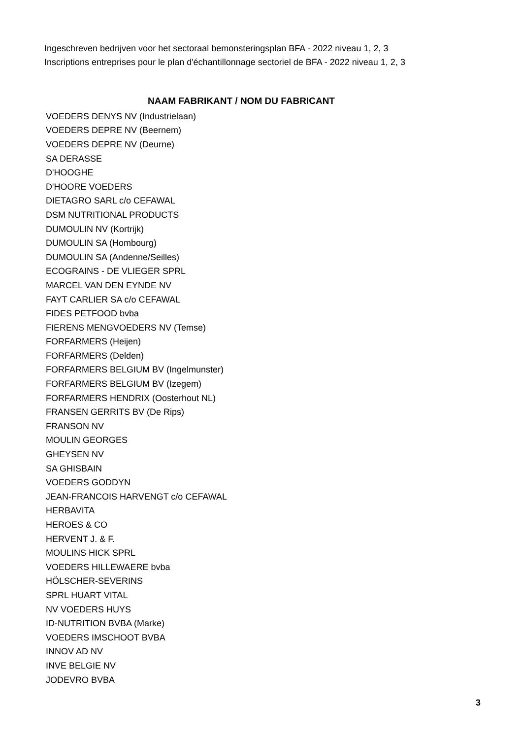Ingeschreven bedrijven voor het sectoraal bemonsteringsplan BFA - 2022 niveau 1, 2, 3
Inscriptions entreprises pour le plan d'échantillonnage sectoriel de BFA - 2022 niveau 1, 2, 3
| NAAM FABRIKANT / NOM DU FABRICANT |
| --- |
| VOEDERS DENYS NV (Industrielaan) |
| VOEDERS DEPRE NV (Beernem) |
| VOEDERS DEPRE NV (Deurne) |
| SA DERASSE |
| D'HOOGHE |
| D'HOORE VOEDERS |
| DIETAGRO SARL c/o CEFAWAL |
| DSM NUTRITIONAL PRODUCTS |
| DUMOULIN NV (Kortrijk) |
| DUMOULIN SA (Hombourg) |
| DUMOULIN SA (Andenne/Seilles) |
| ECOGRAINS - DE VLIEGER SPRL |
| MARCEL VAN DEN EYNDE NV |
| FAYT CARLIER SA c/o CEFAWAL |
| FIDES PETFOOD bvba |
| FIERENS MENGVOEDERS NV (Temse) |
| FORFARMERS (Heijen) |
| FORFARMERS (Delden) |
| FORFARMERS BELGIUM BV (Ingelmunster) |
| FORFARMERS BELGIUM BV (Izegem) |
| FORFARMERS HENDRIX (Oosterhout NL) |
| FRANSEN GERRITS BV (De Rips) |
| FRANSON NV |
| MOULIN GEORGES |
| GHEYSEN NV |
| SA GHISBAIN |
| VOEDERS GODDYN |
| JEAN-FRANCOIS HARVENGT c/o CEFAWAL |
| HERBAVITA |
| HEROES & CO |
| HERVENT J. & F. |
| MOULINS HICK SPRL |
| VOEDERS HILLEWAERE bvba |
| HÖLSCHER-SEVERINS |
| SPRL HUART VITAL |
| NV VOEDERS HUYS |
| ID-NUTRITION BVBA (Marke) |
| VOEDERS IMSCHOOT BVBA |
| INNOV AD NV |
| INVE BELGIE NV |
| JODEVRO BVBA |
3